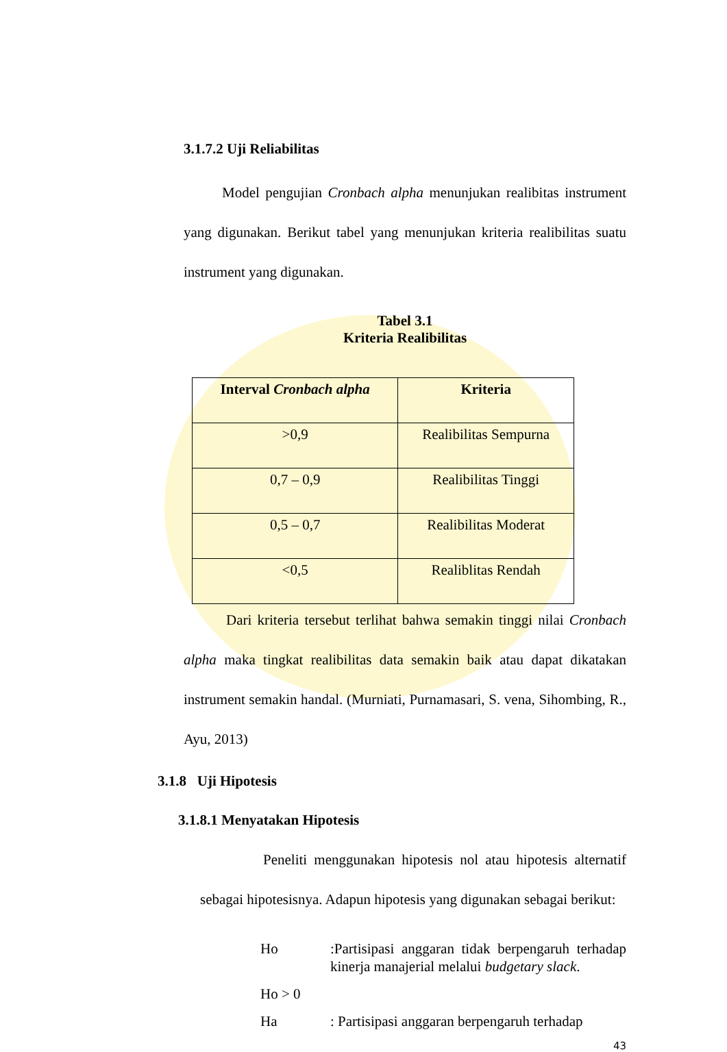3.1.7.2 Uji Reliabilitas
Model pengujian Cronbach alpha menunjukan realibitas instrument yang digunakan. Berikut tabel yang menunjukan kriteria realibilitas suatu instrument yang digunakan.
Tabel 3.1
Kriteria Realibilitas
| Interval Cronbach alpha | Kriteria |
| --- | --- |
| >0,9 | Realibilitas Sempurna |
| 0,7 – 0,9 | Realibilitas Tinggi |
| 0,5 – 0,7 | Realibilitas Moderat |
| <0,5 | Realiblitas Rendah |
Dari kriteria tersebut terlihat bahwa semakin tinggi nilai Cronbach alpha maka tingkat realibilitas data semakin baik atau dapat dikatakan instrument semakin handal. (Murniati, Purnamasari, S. vena, Sihombing, R., Ayu, 2013)
3.1.8 Uji Hipotesis
3.1.8.1 Menyatakan Hipotesis
Peneliti menggunakan hipotesis nol atau hipotesis alternatif sebagai hipotesisnya. Adapun hipotesis yang digunakan sebagai berikut:
Ho:Partisipasi anggaran tidak berpengaruh terhadap kinerja manajerial melalui budgetary slack.
Ho > 0
Ha: Partisipasi anggaran berpengaruh terhadap
43